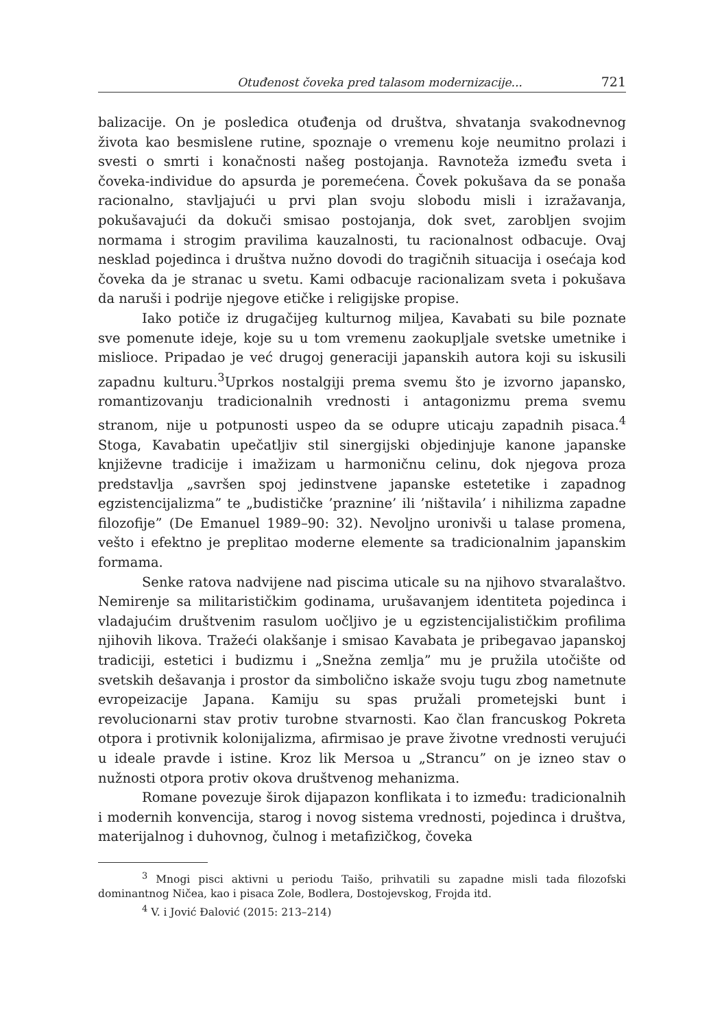Otuđenost čoveka pred talasom modernizacije... 721
balizacije. On je posledica otuđenja od društva, shvatanja svakodnevnog života kao besmislene rutine, spoznaje o vremenu koje neumitno prolazi i svesti o smrti i konačnosti našeg postojanja. Ravnoteža između sveta i čoveka-individue do apsurda je poremećena. Čovek pokušava da se ponaša racionalno, stavljajući u prvi plan svoju slobodu misli i izražavanja, pokušavajući da dokuči smisao postojanja, dok svet, zarobljen svojim normama i strogim pravilima kauzalnosti, tu racionalnost odbacuje. Ovaj nesklad pojedinca i društva nužno dovodi do tragičnih situacija i osećaja kod čoveka da je stranac u svetu. Kami odbacuje racionalizam sveta i pokušava da naruši i podrije njegove etičke i religijske propise.
Iako potiče iz drugačijeg kulturnog miljea, Kavabati su bile poznate sve pomenute ideje, koje su u tom vremenu zaokupljale svetske umetnike i mislioce. Pripadao je već drugoj generaciji japanskih autora koji su iskusili zapadnu kulturu.<sup>3</sup>Uprkos nostalgiji prema svemu što je izvorno japansko, romantizovanju tradicionalnih vrednosti i antagonizmu prema svemu stranom, nije u potpunosti uspeo da se odupre uticaju zapadnih pisaca.<sup>4</sup> Stoga, Kavabatin upečatljiv stil sinergijski objedinjuje kanone japanske književne tradicije i imažizam u harmoničnu celinu, dok njegova proza predstavlja „savršen spoj jedinstvene japanske estetetike i zapadnog egzistencijalizma” te „budističke ’praznine’ ili ’ništavila’ i nihilizma zapadne filozofije” (De Emanuel 1989–90: 32). Nevoljno uronivši u talase promena, vešto i efektno je preplitao moderne elemente sa tradicionalnim japanskim formama.
Senke ratova nadvijene nad piscima uticale su na njihovo stvaralaštvo. Nemirenje sa militarističkim godinama, urušavanjem identiteta pojedinca i vladajućim društvenim rasulom uočljivo je u egzistencijalističkim profilima njihovih likova. Tražeći olakšanje i smisao Kavabata je pribegavao japanskoj tradiciji, estetici i budizmu i „Snežna zemlja” mu je pružila utočište od svetskih dešavanja i prostor da simbolično iskaže svoju tugu zbog nametnute evropeizacije Japana. Kamiju su spas pružali prometejski bunt i revolucionarni stav protiv turobne stvarnosti. Kao član francuskog Pokreta otpora i protivnik kolonijalizma, afirmisao je prave životne vrednosti verujući u ideale pravde i istine. Kroz lik Mersoa u „Strancu” on je izneo stav o nužnosti otpora protiv okova društvenog mehanizma.
Romane povezuje širok dijapazon konflikata i to između: tradicionalnih i modernih konvencija, starog i novog sistema vrednosti, pojedinca i društva, materijalnog i duhovnog, čulnog i metafizičkog, čoveka
<sup>3</sup> Mnogi pisci aktivni u periodu Taišo, prihvatili su zapadne misli tada filozofski dominantnog Ničea, kao i pisaca Zole, Bodlera, Dostojevskog, Frojda itd.
<sup>4</sup> V. i Jović Đalović (2015: 213–214)